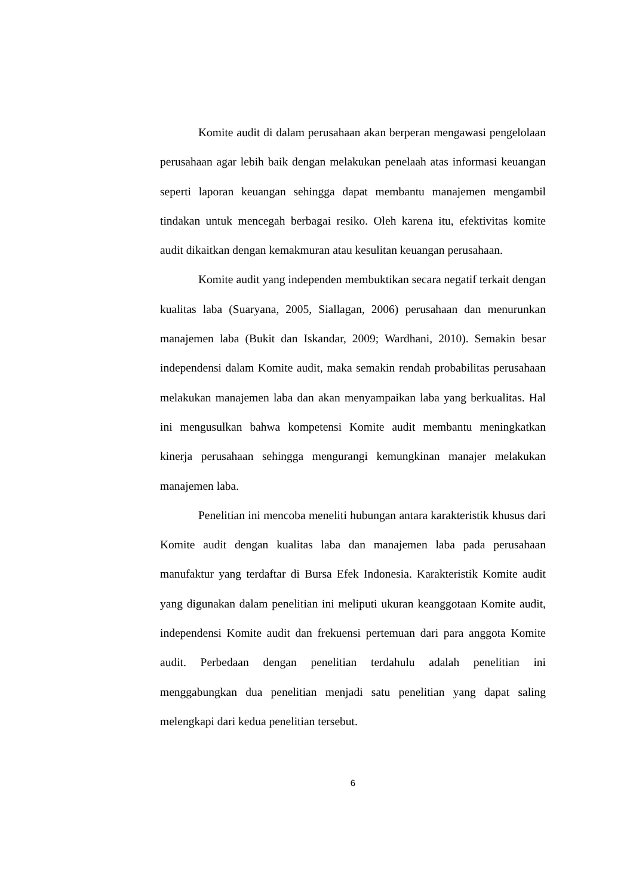Komite audit di dalam perusahaan akan berperan mengawasi pengelolaan perusahaan agar lebih baik dengan melakukan penelaah atas informasi keuangan seperti laporan keuangan sehingga dapat membantu manajemen mengambil tindakan untuk mencegah berbagai resiko. Oleh karena itu, efektivitas komite audit dikaitkan dengan kemakmuran atau kesulitan keuangan perusahaan.
Komite audit yang independen membuktikan secara negatif terkait dengan kualitas laba (Suaryana, 2005, Siallagan, 2006) perusahaan dan menurunkan manajemen laba (Bukit dan Iskandar, 2009; Wardhani, 2010). Semakin besar independensi dalam Komite audit, maka semakin rendah probabilitas perusahaan melakukan manajemen laba dan akan menyampaikan laba yang berkualitas. Hal ini mengusulkan bahwa kompetensi Komite audit membantu meningkatkan kinerja perusahaan sehingga mengurangi kemungkinan manajer melakukan manajemen laba.
Penelitian ini mencoba meneliti hubungan antara karakteristik khusus dari Komite audit dengan kualitas laba dan manajemen laba pada perusahaan manufaktur yang terdaftar di Bursa Efek Indonesia. Karakteristik Komite audit yang digunakan dalam penelitian ini meliputi ukuran keanggotaan Komite audit, independensi Komite audit dan frekuensi pertemuan dari para anggota Komite audit. Perbedaan dengan penelitian terdahulu adalah penelitian ini menggabungkan dua penelitian menjadi satu penelitian yang dapat saling melengkapi dari kedua penelitian tersebut.
6